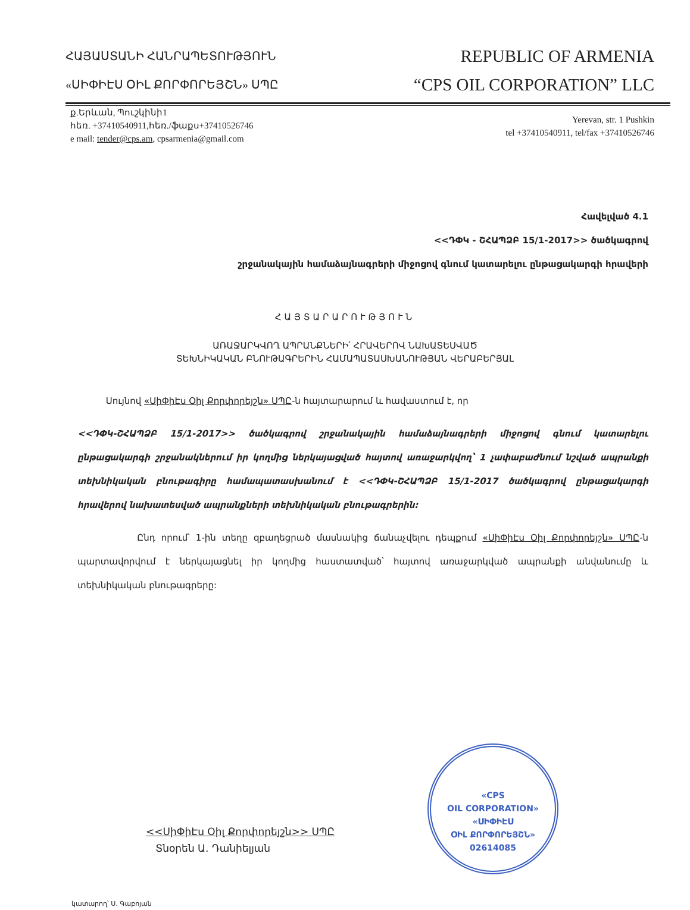ՀԱՅԱՍՏԱՆԻ ՀԱՆՐԱՊԵՏՈՒԹՅՈՒՆ
«ՍԻՓԻԷՍ ՕԻԼ ՔՈՐՓՈՐԵՅՇՆ» ՍՊԸ
REPUBLIC OF ARMENIA
“CPS OIL CORPORATION” LLC
ք.Երևան, Պուշկինի1
հեռ. +37410540911,հեռ./ֆաքս+37410526746
e mail: tender@cps.am, cpsarmenia@gmail.com
Yerevan, str. 1 Pushkin
tel +37410540911, tel/fax +37410526746
Հավելված 4.1
<<ԴՓԿ - ՇՀԱՊՁԲ 15/1-2017>> ծածկագրով
շրջանակային համաձայնագրերի միջոցով գնում կատարելու ընթացակարգի հրավերի
ՀԱՅՏԱՐԱՐՈՒԹՅՈՒՆ
ԱՌԱՋԱՐԿՎՈՂ ԱՊՐԱՆՔՆԵՐԻ՛ ՀՐԱՎԵՐՈՎ ՆԱԽԱՏԵՍՎԱԾ
ՏԵԽՆԻԿԱԿԱՆ ԲՆՈՒԹԱԳՐԵՐԻՆ ՀԱՄԱՊԱՏԱՍԽԱՆՈՒԹՅԱՆ ՎԵՐԱԲԵՐՅԱԼ
Սույնով «ՍիՓիԷս Օիլ Քորփորեյշն» ՍՊԸ-ն հայտարարում և հավաստում է, որ
<<ԴՓԿ-ՇՀԱՊՁԲ 15/1-2017>> ծածկագրով շրջանակային համաձայնագրերի միջոցով գնում կատարելու ընթացակարգի շրջանակներում իր կողմից ներկայացված հայտով առաջարկվող՝ 1 չափաբաժնում նշված ապրանքի տեխնիկական բնութագիրը համապատասխանում է <<ԴՓԿ-ՇՀԱՊՁԲ 15/1-2017 ծածկագրով ընթացակարգի հրավերով նախատեսված ապրանքների տեխնիկական բնութագրերին:
Ընդ որում՝ 1-ին տեղը զբաղեցրած մասնակից ճանաչվելու դեպքում «ՍիՓիԷս Օիլ Քորփորեյշն» ՍՊԸ-ն պարտավորվում է ներկայացնել իր կողմից հաստատված՝ հայտով առաջարկված ապրանքի անվանումը և տեխնիկական բնութագրերը:
<<ՍիՓիԷս Օիլ Քորփորեյշն>> ՍՊԸ
Տնօրեն Ա. Դանիելյան
«CPS
OIL CORPORATION»
«ՍԻՓԻԷՍ
ՕԻԼ ՔՈՐՓՈՐԵՅՇՆ»
02614085
կատարող՝ Ս. Գաբոյան